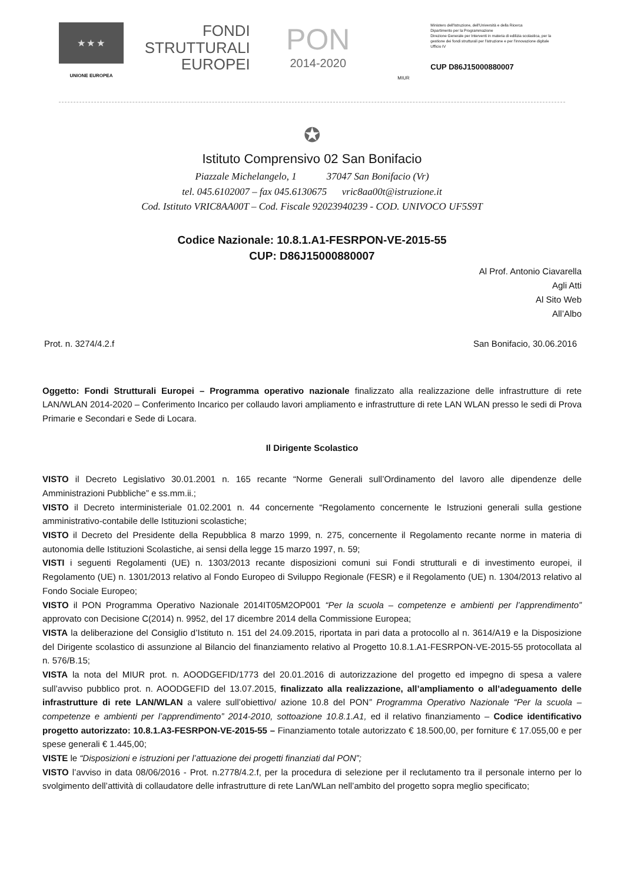★ ★ ★
UNIONE EUROPEA
FONDI
STRUTTURALI
EUROPEI
PON
2014-2020
MIUR
Ministero dell'Istruzione, dell'Università e della Ricerca
Dipartimento per la Programmazione
Direzione Generale per Interventi in materia di edilizia scolastica, per la gestione dei fondi strutturali per l'istruzione e per l'innovazione digitale
Ufficio IV
CUP D86J15000880007
✪
Istituto Comprensivo 02 San Bonifacio
Piazzale Michelangelo, 1 37047 San Bonifacio (Vr)
tel. 045.6102007 – fax 045.6130675 vric8aa00t@istruzione.it
Cod. Istituto VRIC8AA00T – Cod. Fiscale 92023940239 - COD. UNIVOCO UF5S9T
Codice Nazionale: 10.8.1.A1-FESRPON-VE-2015-55
CUP: D86J15000880007
Al Prof. Antonio Ciavarella
Agli Atti
Al Sito Web
All’Albo
Prot. n. 3274/4.2.f San Bonifacio, 30.06.2016
Oggetto: Fondi Strutturali Europei – Programma operativo nazionale finalizzato alla realizzazione delle infrastrutture di rete LAN/WLAN 2014-2020 – Conferimento Incarico per collaudo lavori ampliamento e infrastrutture di rete LAN WLAN presso le sedi di Prova Primarie e Secondari e Sede di Locara.
Il Dirigente Scolastico
VISTO il Decreto Legislativo 30.01.2001 n. 165 recante “Norme Generali sull’Ordinamento del lavoro alle dipendenze delle Amministrazioni Pubbliche” e ss.mm.ii.;
VISTO il Decreto interministeriale 01.02.2001 n. 44 concernente “Regolamento concernente le Istruzioni generali sulla gestione amministrativo-contabile delle Istituzioni scolastiche;
VISTO il Decreto del Presidente della Repubblica 8 marzo 1999, n. 275, concernente il Regolamento recante norme in materia di autonomia delle Istituzioni Scolastiche, ai sensi della legge 15 marzo 1997, n. 59;
VISTI i seguenti Regolamenti (UE) n. 1303/2013 recante disposizioni comuni sui Fondi strutturali e di investimento europei, il Regolamento (UE) n. 1301/2013 relativo al Fondo Europeo di Sviluppo Regionale (FESR) e il Regolamento (UE) n. 1304/2013 relativo al Fondo Sociale Europeo;
VISTO il PON Programma Operativo Nazionale 2014IT05M2OP001 “Per la scuola – competenze e ambienti per l’apprendimento” approvato con Decisione C(2014) n. 9952, del 17 dicembre 2014 della Commissione Europea;
VISTA la deliberazione del Consiglio d’Istituto n. 151 del 24.09.2015, riportata in pari data a protocollo al n. 3614/A19 e la Disposizione del Dirigente scolastico di assunzione al Bilancio del finanziamento relativo al Progetto 10.8.1.A1-FESRPON-VE-2015-55 protocollata al n. 576/B.15;
VISTA la nota del MIUR prot. n. AOODGEFID/1773 del 20.01.2016 di autorizzazione del progetto ed impegno di spesa a valere sull’avviso pubblico prot. n. AOODGEFID del 13.07.2015, finalizzato alla realizzazione, all’ampliamento o all’adeguamento delle infrastrutture di rete LAN/WLAN a valere sull’obiettivo/ azione 10.8 del PON” Programma Operativo Nazionale “Per la scuola – competenze e ambienti per l’apprendimento” 2014-2010, sottoazione 10.8.1.A1, ed il relativo finanziamento – Codice identificativo progetto autorizzato: 10.8.1.A3-FESRPON-VE-2015-55 – Finanziamento totale autorizzato € 18.500,00, per forniture € 17.055,00 e per spese generali € 1.445,00;
VISTE le “Disposizioni e istruzioni per l’attuazione dei progetti finanziati dal PON”;
VISTO l’avviso in data 08/06/2016 - Prot. n.2778/4.2.f, per la procedura di selezione per il reclutamento tra il personale interno per lo svolgimento dell’attività di collaudatore delle infrastrutture di rete Lan/WLan nell’ambito del progetto sopra meglio specificato;